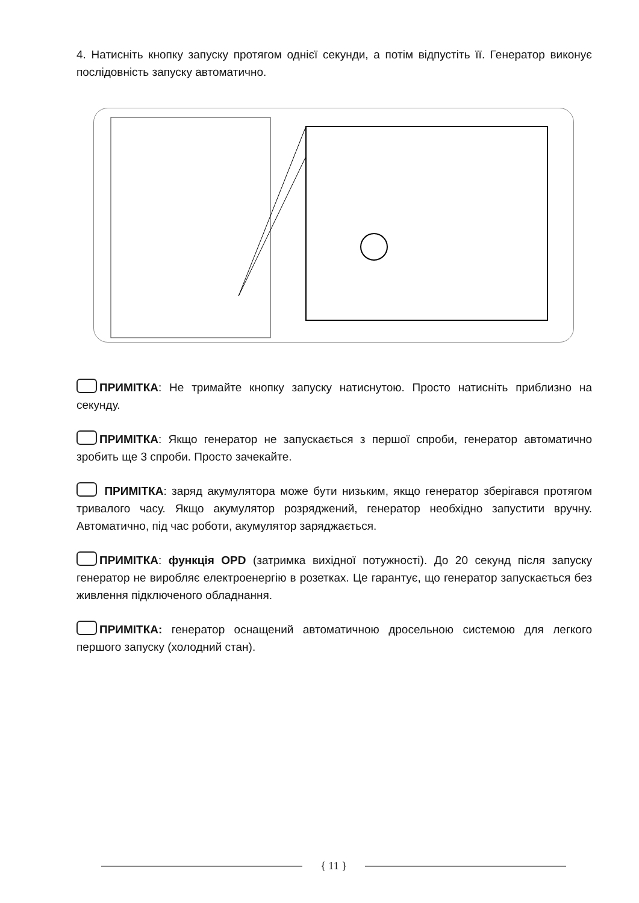4. Натисніть кнопку запуску протягом однієї секунди, а потім відпустіть її. Генератор виконує послідовність запуску автоматично.
ПРИМІТКА: Не тримайте кнопку запуску натиснутою. Просто натисніть приблизно на секунду.
ПРИМІТКА: Якщо генератор не запускається з першої спроби, генератор автоматично зробить ще 3 спроби. Просто зачекайте.
ПРИМІТКА: заряд акумулятора може бути низьким, якщо генератор зберігався протягом тривалого часу. Якщо акумулятор розряджений, генератор необхідно запустити вручну. Автоматично, під час роботи, акумулятор заряджається.
ПРИМІТКА: функція OPD (затримка вихідної потужності). До 20 секунд після запуску генератор не виробляє електроенергію в розетках. Це гарантує, що генератор запускається без живлення підключеного обладнання.
ПРИМІТКА: генератор оснащений автоматичною дросельною системою для легкого першого запуску (холодний стан).
{ 11 }